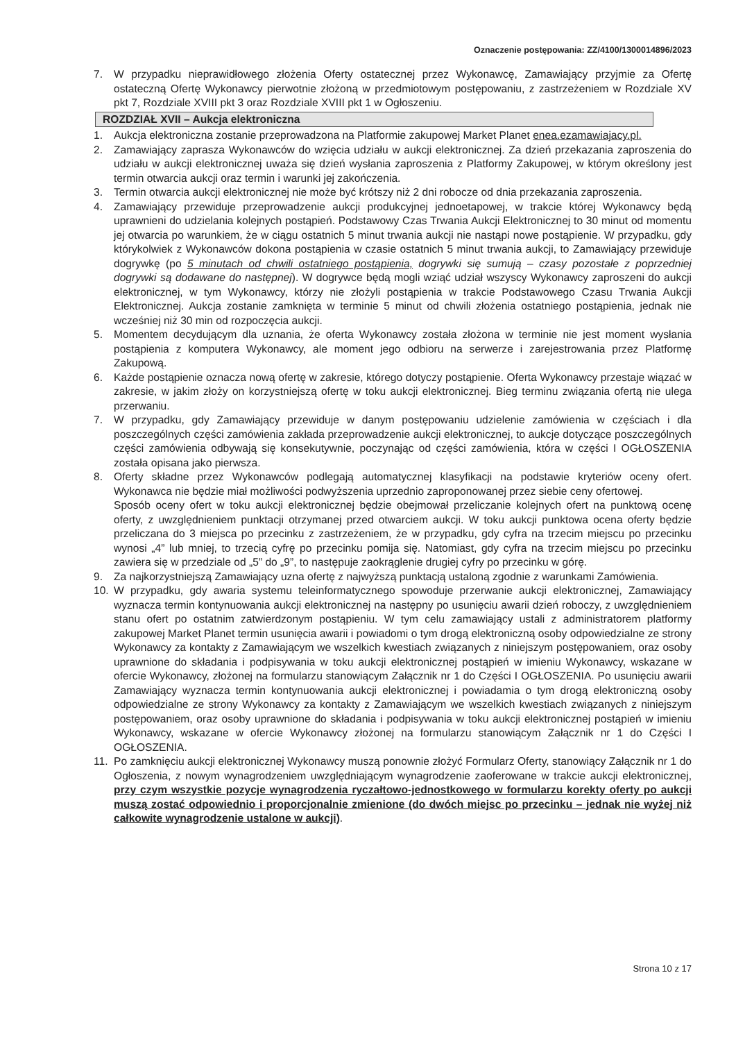Oznaczenie postępowania: ZZ/4100/1300014896/2023
7. W przypadku nieprawidłowego złożenia Oferty ostatecznej przez Wykonawcę, Zamawiający przyjmie za Ofertę ostateczną Ofertę Wykonawcy pierwotnie złożoną w przedmiotowym postępowaniu, z zastrzeżeniem w Rozdziale XV pkt 7, Rozdziale XVIII pkt 3 oraz Rozdziale XVIII pkt 1 w Ogłoszeniu.
ROZDZIAŁ XVII – Aukcja elektroniczna
1. Aukcja elektroniczna zostanie przeprowadzona na Platformie zakupowej Market Planet enea.ezamawiajacy.pl.
2. Zamawiający zaprasza Wykonawców do wzięcia udziału w aukcji elektronicznej. Za dzień przekazania zaproszenia do udziału w aukcji elektronicznej uważa się dzień wysłania zaproszenia z Platformy Zakupowej, w którym określony jest termin otwarcia aukcji oraz termin i warunki jej zakończenia.
3. Termin otwarcia aukcji elektronicznej nie może być krótszy niż 2 dni robocze od dnia przekazania zaproszenia.
4. Zamawiający przewiduje przeprowadzenie aukcji produkcyjnej jednoetapowej, w trakcie której Wykonawcy będą uprawnieni do udzielania kolejnych postąpień. Podstawowy Czas Trwania Aukcji Elektronicznej to 30 minut od momentu jej otwarcia po warunkiem, że w ciągu ostatnich 5 minut trwania aukcji nie nastąpi nowe postąpienie. W przypadku, gdy którykolwiek z Wykonawców dokona postąpienia w czasie ostatnich 5 minut trwania aukcji, to Zamawiający przewiduje dogrywkę (po 5 minutach od chwili ostatniego postąpienia, dogrywki się sumują – czasy pozostałe z poprzedniej dogrywki są dodawane do następnej). W dogrywce będą mogli wziąć udział wszyscy Wykonawcy zaproszeni do aukcji elektronicznej, w tym Wykonawcy, którzy nie złożyli postąpienia w trakcie Podstawowego Czasu Trwania Aukcji Elektronicznej. Aukcja zostanie zamknięta w terminie 5 minut od chwili złożenia ostatniego postąpienia, jednak nie wcześniej niż 30 min od rozpoczęcia aukcji.
5. Momentem decydującym dla uznania, że oferta Wykonawcy została złożona w terminie nie jest moment wysłania postąpienia z komputera Wykonawcy, ale moment jego odbioru na serwerze i zarejestrowania przez Platformę Zakupową.
6. Każde postąpienie oznacza nową ofertę w zakresie, którego dotyczy postąpienie. Oferta Wykonawcy przestaje wiązać w zakresie, w jakim złoży on korzystniejszą ofertę w toku aukcji elektronicznej. Bieg terminu związania ofertą nie ulega przerwaniu.
7. W przypadku, gdy Zamawiający przewiduje w danym postępowaniu udzielenie zamówienia w częściach i dla poszczególnych części zamówienia zakłada przeprowadzenie aukcji elektronicznej, to aukcje dotyczące poszczególnych części zamówienia odbywają się konsekutywnie, poczynając od części zamówienia, która w części I OGŁOSZENIA została opisana jako pierwsza.
8. Oferty składne przez Wykonawców podlegają automatycznej klasyfikacji na podstawie kryteriów oceny ofert. Wykonawca nie będzie miał możliwości podwyższenia uprzednio zaproponowanej przez siebie ceny ofertowej.
Sposób oceny ofert w toku aukcji elektronicznej będzie obejmował przeliczanie kolejnych ofert na punktową ocenę oferty, z uwzględnieniem punktacji otrzymanej przed otwarciem aukcji. W toku aukcji punktowa ocena oferty będzie przeliczana do 3 miejsca po przecinku z zastrzeżeniem, że w przypadku, gdy cyfra na trzecim miejscu po przecinku wynosi „4” lub mniej, to trzecią cyfrę po przecinku pomija się. Natomiast, gdy cyfra na trzecim miejscu po przecinku zawiera się w przedziale od „5” do „9”, to następuje zaokrąglenie drugiej cyfry po przecinku w górę.
9. Za najkorzystniejszą Zamawiający uzna ofertę z najwyższą punktacją ustaloną zgodnie z warunkami Zamówienia.
10. W przypadku, gdy awaria systemu teleinformatycznego spowoduje przerwanie aukcji elektronicznej, Zamawiający wyznacza termin kontynuowania aukcji elektronicznej na następny po usunięciu awarii dzień roboczy, z uwzględnieniem stanu ofert po ostatnim zatwierdzonym postąpieniu. W tym celu zamawiający ustali z administratorem platformy zakupowej Market Planet termin usunięcia awarii i powiadomi o tym drogą elektroniczną osoby odpowiedzialne ze strony Wykonawcy za kontakty z Zamawiającym we wszelkich kwestiach związanych z niniejszym postępowaniem, oraz osoby uprawnione do składania i podpisywania w toku aukcji elektronicznej postąpień w imieniu Wykonawcy, wskazane w ofercie Wykonawcy, złożonej na formularzu stanowiącym Załącznik nr 1 do Części I OGŁOSZENIA. Po usunięciu awarii Zamawiający wyznacza termin kontynuowania aukcji elektronicznej i powiadamia o tym drogą elektroniczną osoby odpowiedzialne ze strony Wykonawcy za kontakty z Zamawiającym we wszelkich kwestiach związanych z niniejszym postępowaniem, oraz osoby uprawnione do składania i podpisywania w toku aukcji elektronicznej postąpień w imieniu Wykonawcy, wskazane w ofercie Wykonawcy złożonej na formularzu stanowiącym Załącznik nr 1 do Części I OGŁOSZENIA.
11. Po zamknięciu aukcji elektronicznej Wykonawcy muszą ponownie złożyć Formularz Oferty, stanowiący Załącznik nr 1 do Ogłoszenia, z nowym wynagrodzeniem uwzględniającym wynagrodzenie zaoferowane w trakcie aukcji elektronicznej, przy czym wszystkie pozycje wynagrodzenia ryczałtowo-jednostkowego w formularzu korekty oferty po aukcji muszą zostać odpowiednio i proporcjonalnie zmienione (do dwóch miejsc po przecinku – jednak nie wyżej niż całkowite wynagrodzenie ustalone w aukcji).
Strona 10 z 17